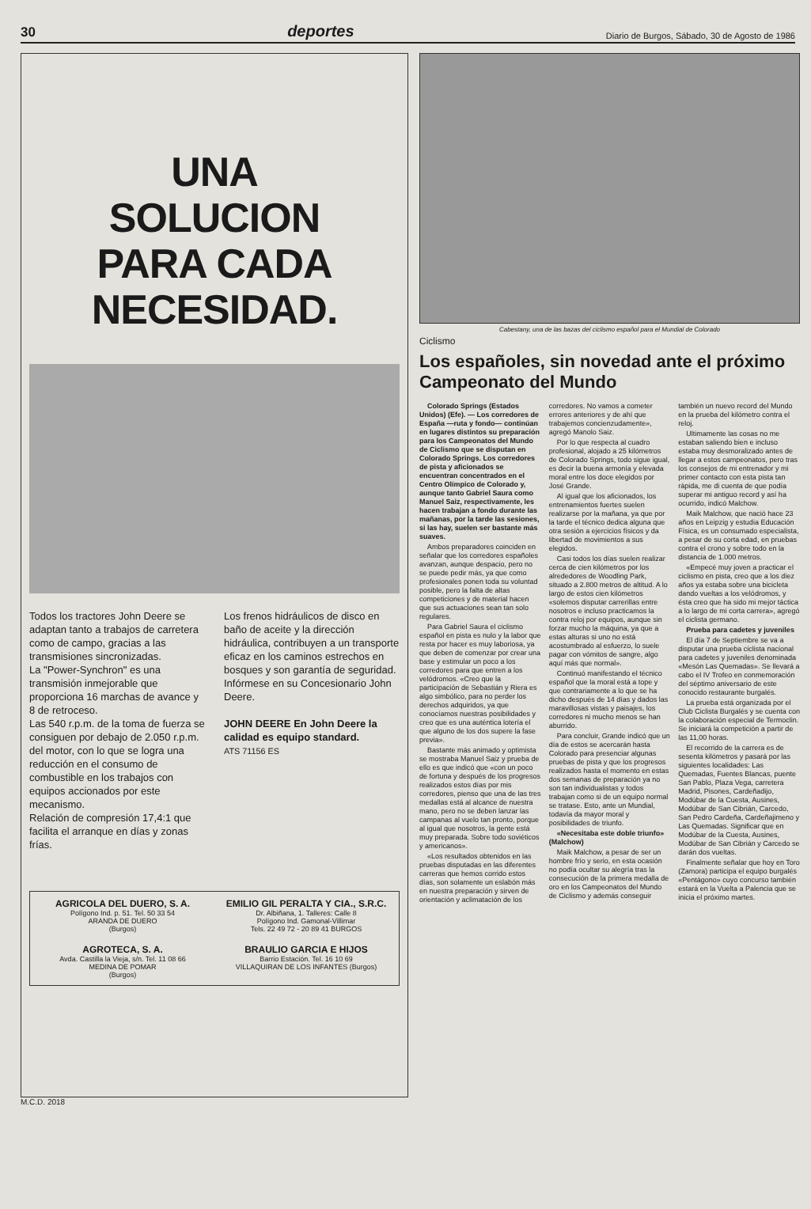30 deportes Diario de Burgos, Sábado, 30 de Agosto de 1986
UNA
SOLUCION
PARA CADA
NECESIDAD.
Todos los tractores John Deere se adaptan tanto a trabajos de carretera como de campo, gracias a las transmisiones sincronizadas.
La "Power-Synchron" es una transmisión inmejorable que proporciona 16 marchas de avance y 8 de retroceso.
Las 540 r.p.m. de la toma de fuerza se consiguen por debajo de 2.050 r.p.m. del motor, con lo que se logra una reducción en el consumo de combustible en los trabajos con equipos accionados por este mecanismo.
Relación de compresión 17,4:1 que facilita el arranque en días y zonas frías.
Los frenos hidráulicos de disco en baño de aceite y la dirección hidráulica, contribuyen a un transporte eficaz en los caminos estrechos en bosques y son garantía de seguridad.
Infórmese en su Concesionario John Deere.
JOHN DEERE En John Deere la calidad es equipo standard.
ATS 71156 ES
AGRICOLA DEL DUERO, S. A.
Polígono Ind. p. 51. Tel. 50 33 54
ARANDA DE DUERO
(Burgos)
EMILIO GIL PERALTA Y CIA., S.R.C.
Dr. Albiñana, 1. Talleres: Calle 8
Polígono Ind. Gamonal-Villimar
Tels. 22 49 72 - 20 89 41 BURGOS
AGROTECA, S. A.
Avda. Castilla la Vieja, s/n. Tel. 11 08 66
MEDINA DE POMAR
(Burgos)
BRAULIO GARCIA E HIJOS
Barrio Estación. Tel. 16 10 69
VILLAQUIRAN DE LOS INFANTES (Burgos)
Cabestany, una de las bazas del ciclismo español para el Mundial de Colorado
Ciclismo
Los españoles, sin novedad ante el próximo Campeonato del Mundo
Colorado Springs (Estados Unidos) (Efe). — Los corredores de España —ruta y fondo— continúan en lugares distintos su preparación para los Campeonatos del Mundo de Ciclismo que se disputan en Colorado Springs. Los corredores de pista y aficionados se encuentran concentrados en el Centro Olímpico de Colorado y, aunque tanto Gabriel Saura como Manuel Saiz, respectivamente, les hacen trabajan a fondo durante las mañanas, por la tarde las sesiones, si las hay, suelen ser bastante más suaves.
Ambos preparadores coinciden en señalar que los corredores españoles avanzan, aunque despacio, pero no se puede pedir más, ya que como profesionales ponen toda su voluntad posible, pero la falta de altas competiciones y de material hacen que sus actuaciones sean tan solo regulares.
Para Gabriel Saura el ciclismo español en pista es nulo y la labor que resta por hacer es muy laboriosa, ya que deben de comenzar por crear una base y estimular un poco a los corredores para que entren a los velódromos. «Creo que la participación de Sebastián y Riera es algo simbólico, para no perder los derechos adquiridos, ya que conocíamos nuestras posibilidades y creo que es una auténtica lotería el que alguno de los dos supere la fase previa».
Bastante más animado y optimista se mostraba Manuel Saiz y prueba de ello es que indicó que «con un poco de fortuna y después de los progresos realizados estos días por mis corredores, pienso que una de las tres medallas está al alcance de nuestra mano, pero no se deben lanzar las campanas al vuelo tan pronto, porque al igual que nosotros, la gente está muy preparada. Sobre todo soviéticos y americanos».
«Los resultados obtenidos en las pruebas disputadas en las diferentes carreras que hemos corrido estos días, son solamente un eslabón más en nuestra preparación y sirven de orientación y aclimatación de los corredores. No vamos a cometer errores anteriores y de ahí que trabajemos concienzudamente», agregó Manolo Saiz.
Por lo que respecta al cuadro profesional, alojado a 25 kilómetros de Colorado Springs, todo sigue igual, es decir la buena armonía y elevada moral entre los doce elegidos por José Grande.
Al igual que los aficionados, los entrenamientos fuertes suelen realizarse por la mañana, ya que por la tarde el técnico dedica alguna que otra sesión a ejercicios físicos y da libertad de movimientos a sus elegidos.
Casi todos los días suelen realizar cerca de cien kilómetros por los alrededores de Woodling Park, situado a 2.800 metros de altitud. A lo largo de estos cien kilómetros «solemos disputar carrerillas entre nosotros e incluso practicamos la contra reloj por equipos, aunque sin forzar mucho la máquina, ya que a estas alturas si uno no está acostumbrado al esfuerzo, lo suele pagar con vómitos de sangre, algo aquí más que normal».
Continuó manifestando el técnico español que la moral está a tope y que contrariamente a lo que se ha dicho después de 14 días y dados las maravillosas vistas y paisajes, los corredores ni mucho menos se han aburrido.
Para concluir, Grande indicó que un día de estos se acercarán hasta Colorado para presenciar algunas pruebas de pista y que los progresos realizados hasta el momento en estas dos semanas de preparación ya no son tan individualistas y todos trabajan como si de un equipo normal se tratase. Esto, ante un Mundial, todavía da mayor moral y posibilidades de triunfo.
«Necesitaba este doble triunfo» (Malchow)
Maik Malchow, a pesar de ser un hombre frío y serio, en esta ocasión no podía ocultar su alegría tras la consecución de la primera medalla de oro en los Campeonatos del Mundo de Ciclismo y además conseguir también un nuevo record del Mundo en la prueba del kilómetro contra el reloj.
Ultimamente las cosas no me estaban saliendo bien e incluso estaba muy desmoralizado antes de llegar a estos campeonatos, pero tras los consejos de mi entrenador y mi primer contacto con esta pista tan rápida, me di cuenta de que podía superar mi antiguo record y así ha ocurrido, indicó Malchow.
Maik Malchow, que nació hace 23 años en Leipzig y estudia Educación Física, es un consumado especialista, a pesar de su corta edad, en pruebas contra el crono y sobre todo en la distancia de 1.000 metros.
«Empecé muy joven a practicar el ciclismo en pista, creo que a los diez años ya estaba sobre una bicicleta dando vueltas a los velódromos, y ésta creo que ha sido mi mejor táctica a lo largo de mi corta carrera», agregó el ciclista germano.
Prueba para cadetes y juveniles
El día 7 de Septiembre se va a disputar una prueba ciclista nacional para cadetes y juveniles denominada «Mesón Las Quemadas». Se llevará a cabo el IV Trofeo en conmemoración del séptimo aniversario de este conocido restaurante burgalés.
La prueba está organizada por el Club Ciclista Burgalés y se cuenta con la colaboración especial de Termoclin. Se iniciará la competición a partir de las 11,00 horas.
El recorrido de la carrera es de sesenta kilómetros y pasará por las siguientes localidades: Las Quemadas, Fuentes Blancas, puente San Pablo, Plaza Vega, carretera Madrid, Pisones, Cardeñadijo, Modúbar de la Cuesta, Ausines, Modúbar de San Cibrián, Carcedo, San Pedro Cardeña, Cardeñajimeno y Las Quemadas. Significar que en Modúbar de la Cuesta, Ausines, Modúbar de San Cibrián y Carcedo se darán dos vueltas.
Finalmente señalar que hoy en Toro (Zamora) participa el equipo burgalés «Pentágono» cuyo concurso también estará en la Vuelta a Palencia que se inicia el próximo martes.
M.C.D. 2018